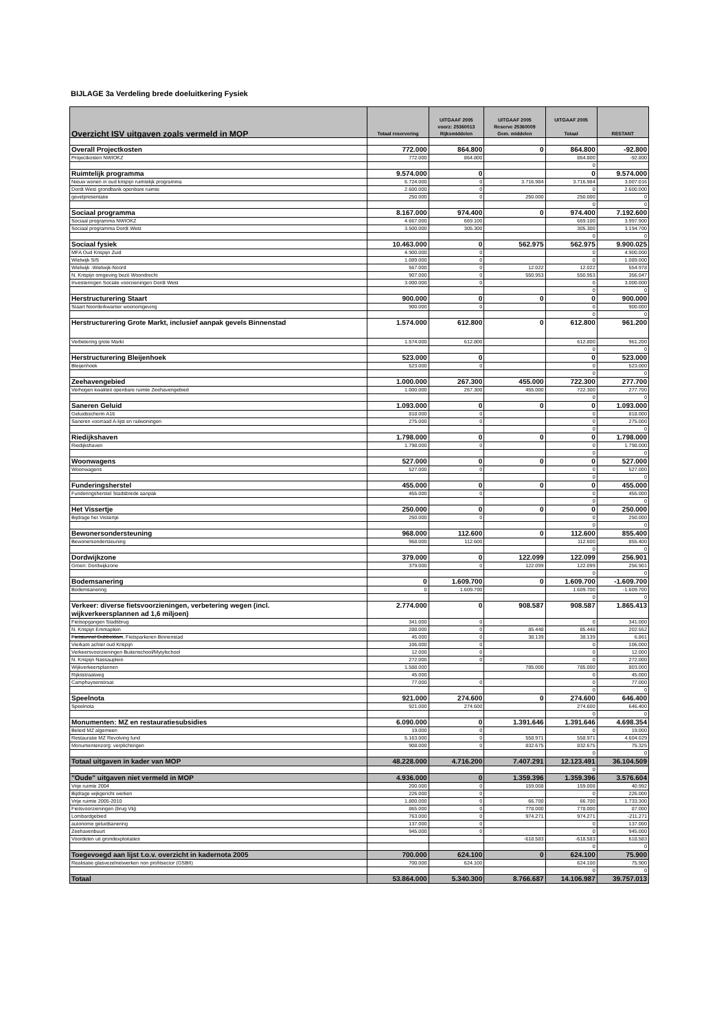BIJLAGE 3a Verdeling brede doeluitkering Fysiek
| Overzicht ISV uitgaven zoals vermeld in MOP | Totaal reservering | UITGAAF 2005 voorz: 25360013 Rijksmiddelen | UITGAAF 2005 Reserve 25360009 Gem. middelen | UITGAAF 2005 Totaal | RESTANT |
| --- | --- | --- | --- | --- | --- |
| Overall Projectkosten | 772.000 | 864.800 | 0 | 864.800 | -92.800 |
| Projectkosten NWIOKZ | 772.000 | 864.800 | | 864.800 | -92.800 |
| | | | | 0 | |
| Ruimtelijk programma | 9.574.000 | 0 | | 0 | 9.574.000 |
| Nieuw wonen in oud krispijn ruimtelijk programma | 6.724.000 | 0 | 3.716.984 | 3.716.984 | 3.007.016 |
| Dordt West grondbank openbare ruimte | 2.600.000 | 0 | | 0 | 2.600.000 |
| gevelpresentatie | 250.000 | 0 | 250.000 | 250.000 | 0 |
| | | | | 0 | 0 |
| Sociaal programma | 8.167.000 | 974.400 | 0 | 974.400 | 7.192.600 |
| Sociaal programma NWIOKZ | 4.667.000 | 669.100 | | 669.100 | 3.997.900 |
| Sociaal programma Dordt West | 3.500.000 | 305.300 | | 305.300 | 3.194.700 |
| | | | | 0 | 0 |
| Sociaal fysiek | 10.463.000 | 0 | 562.975 | 562.975 | 9.900.025 |
| MFA Oud Krispijn Zuid | 4.900.000 | 0 | | 0 | 4.900.000 |
| Wielwijk SIS | 1.089.000 | 0 | | 0 | 1.089.000 |
| Wielwijk -Wielwijk-Noord | 567.000 | 0 | 12.022 | 12.022 | 554.978 |
| N. Krispijn omgeving bezit Woondrecht | 907.000 | 0 | 550.953 | 550.953 | 356.047 |
| Investeringen Sociale voorzieningen Dordt West | 3.000.000 | 0 | | 0 | 3.000.000 |
| | | | | 0 | 0 |
| Herstructurering Staart | 900.000 | 0 | 0 | 0 | 900.000 |
| Staart Noorderkwartier woonomgeving | 900.000 | 0 | | 0 | 900.000 |
| | | | | 0 | 0 |
| Herstructurering Grote Markt, inclusief aanpak gevels Binnenstad | 1.574.000 | 612.800 | 0 | 612.800 | 961.200 |
| Verbetering grote Markt | 1.574.000 | 612.800 | | 612.800 | 961.200 |
| | | | | 0 | 0 |
| Herstructurering Bleijenhoek | 523.000 | 0 | | 0 | 523.000 |
| Bleijenhoek | 523.000 | 0 | | 0 | 523.000 |
| | | | | 0 | 0 |
| Zeehavengebied | 1.000.000 | 267.300 | 455.000 | 722.300 | 277.700 |
| Verhogen kwaliteit openbare ruimte Zeehavengebied | 1.000.000 | 267.300 | 455.000 | 722.300 | 277.700 |
| | | | | 0 | 0 |
| Saneren Geluid | 1.093.000 | 0 | 0 | 0 | 1.093.000 |
| Geluidsscherm A16 | 818.000 | 0 | | 0 | 818.000 |
| Saneren voorraad A-lijst en railwoningen | 275.000 | 0 | | 0 | 275.000 |
| | | | | 0 | 0 |
| Riedijkshaven | 1.798.000 | 0 | 0 | 0 | 1.798.000 |
| Riedijkshaven | 1.798.000 | 0 | | 0 | 1.798.000 |
| | | | | 0 | 0 |
| Woonwagens | 527.000 | 0 | 0 | 0 | 527.000 |
| Woonwagens | 527.000 | 0 | | 0 | 527.000 |
| | | | | 0 | 0 |
| Funderingsherstel | 455.000 | 0 | 0 | 0 | 455.000 |
| Funderingsherstel Stadsbrede aanpak | 455.000 | 0 | | 0 | 455.000 |
| | | | | 0 | 0 |
| Het Vissertje | 250.000 | 0 | 0 | 0 | 250.000 |
| Bijdrage het Vissertje | 250.000 | 0 | | 0 | 250.000 |
| | | | | 0 | 0 |
| Bewonersondersteuning | 968.000 | 112.600 | 0 | 112.600 | 855.400 |
| Bewonersondersteuning | 968.000 | 112.600 | | 112.600 | 855.400 |
| | | | | 0 | 0 |
| Dordwijkzone | 379.000 | 0 | 122.099 | 122.099 | 256.901 |
| Groen: Dordwijkzone | 379.000 | 0 | 122.099 | 122.099 | 256.901 |
| | | | | 0 | 0 |
| Bodemsanering | 0 | 1.609.700 | 0 | 1.609.700 | -1.609.700 |
| Bodemsanering | 0 | 1.609.700 | | 1.609.700 | -1.609.700 |
| | | | | 0 | 0 |
| Verkeer: diverse fietsvoorzieningen, verbetering wegen (incl. wijkverkeersplannen ad 1,6 miljoen) | 2.774.000 | 0 | 908.587 | 908.587 | 1.865.413 |
| Fietsopgangen Stadsbrug | 341.000 | 0 | | 0 | 341.000 |
| N. Krispijn Emmaplein | 288.000 | 0 | 85.448 | 85.448 | 202.552 |
| Fietstunnel Dubbeldam , Fietsparkeren Binnenstad | 45.000 | 0 | 38.139 | 38.139 | 6.861 |
| Vierkant achter oud Krispijn | 106.000 | 0 | | 0 | 106.000 |
| Verkeersvoorzieningen Buitenschool/Mytylschool | 12.000 | 0 | | 0 | 12.000 |
| N. Krispijn Nassauplein | 272.000 | 0 | | 0 | 272.000 |
| Wijkverkeersplannen | 1.588.000 | | 785.000 | 785.000 | 803.000 |
| Rijksstraatweg | 45.000 | | | 0 | 45.000 |
| Camphuysenstraat | 77.000 | 0 | | 0 | 77.000 |
| | | | | 0 | 0 |
| Speelnota | 921.000 | 274.600 | 0 | 274.600 | 646.400 |
| Speelnota | 921.000 | 274.600 | | 274.600 | 646.400 |
| | | | | 0 | 0 |
| Monumenten: MZ en restauratiesubsidies | 6.090.000 | 0 | 1.391.646 | 1.391.646 | 4.698.354 |
| Beleid MZ algemeen | 19.000 | 0 | | 0 | 19.000 |
| Restauratie MZ Revolving fund | 5.163.000 | 0 | 558.971 | 558.971 | 4.604.029 |
| Monumentenzorg: verplichtingen | 908.000 | 0 | 832.675 | 832.675 | 75.325 |
| | | | | 0 | 0 |
| Totaal uitgaven in kader van MOP | 48.228.000 | 4.716.200 | 7.407.291 | 12.123.491 | 36.104.509 |
| | | | | 0 | |
| "Oude" uitgaven niet vermeld in MOP | 4.936.000 | 0 | 1.359.396 | 1.359.396 | 3.576.604 |
| Vrije ruimte 2004 | 200.000 | 0 | 159.008 | 159.008 | 40.992 |
| Bijdrage wijkgericht werken | 226.000 | 0 | | 0 | 226.000 |
| Vrije ruimte 2005-2010 | 1.800.000 | 0 | 66.700 | 66.700 | 1.733.300 |
| Fietsvoorzieningen (brug Vlij) | 865.000 | 0 | 778.000 | 778.000 | 87.000 |
| Lombardgebied | 763.000 | 0 | 974.271 | 974.271 | -211.271 |
| autonome geluidsanering | 137.000 | 0 | | 0 | 137.000 |
| Zeehavenbuurt | 945.000 | 0 | | 0 | 945.000 |
| Voordelen uit grondexploitaties | | | -618.583 | -618.583 | 618.583 |
| | | | | 0 | 0 |
| Toegevoegd aan lijst t.o.v. overzicht in kadernota 2005 | 700.000 | 624.100 | 0 | 624.100 | 75.900 |
| Realisatie glasvezelnetwerken non profitsector (GSBII) | 700.000 | 624.100 | | 624.100 | 75.900 |
| | | | | 0 | 0 |
| Totaal | 53.864.000 | 5.340.300 | 8.766.687 | 14.106.987 | 39.757.013 |